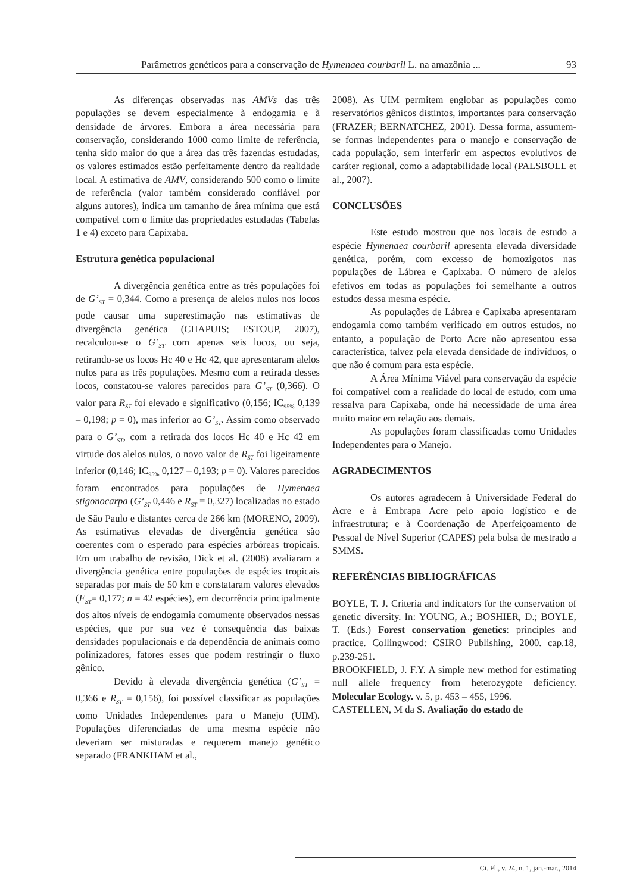Parâmetros genéticos para a conservação de Hymenaea courbaril L. na amazônia ... 93
As diferenças observadas nas AMVs das três populações se devem especialmente à endogamia e à densidade de árvores. Embora a área necessária para conservação, considerando 1000 como limite de referência, tenha sido maior do que a área das três fazendas estudadas, os valores estimados estão perfeitamente dentro da realidade local. A estimativa de AMV, considerando 500 como o limite de referência (valor também considerado confiável por alguns autores), indica um tamanho de área mínima que está compatível com o limite das propriedades estudadas (Tabelas 1 e 4) exceto para Capixaba.
Estrutura genética populacional
A divergência genética entre as três populações foi de G’<sub>ST</sub> = 0,344. Como a presença de alelos nulos nos locos pode causar uma superestimação nas estimativas de divergência genética (CHAPUIS; ESTOUP, 2007), recalculou-se o G’<sub>ST</sub> com apenas seis locos, ou seja, retirando-se os locos Hc 40 e Hc 42, que apresentaram alelos nulos para as três populações. Mesmo com a retirada desses locos, constatou-se valores parecidos para G’<sub>ST</sub> (0,366). O valor para R<sub>ST</sub> foi elevado e significativo (0,156; IC<sub>95%</sub> 0,139 – 0,198; p = 0), mas inferior ao G’<sub>ST</sub>. Assim como observado para o G’<sub>ST</sub>, com a retirada dos locos Hc 40 e Hc 42 em virtude dos alelos nulos, o novo valor de R<sub>ST</sub> foi ligeiramente inferior (0,146; IC<sub>95%</sub> 0,127 – 0,193; p = 0). Valores parecidos foram encontrados para populações de Hymenaea stigonocarpa (G’<sub>ST</sub> 0,446 e R<sub>ST</sub> = 0,327) localizadas no estado de São Paulo e distantes cerca de 266 km (MORENO, 2009). As estimativas elevadas de divergência genética são coerentes com o esperado para espécies arbóreas tropicais. Em um trabalho de revisão, Dick et al. (2008) avaliaram a divergência genética entre populações de espécies tropicais separadas por mais de 50 km e constataram valores elevados (F<sub>ST</sub>= 0,177; n = 42 espécies), em decorrência principalmente dos altos níveis de endogamia comumente observados nessas espécies, que por sua vez é consequência das baixas densidades populacionais e da dependência de animais como polinizadores, fatores esses que podem restringir o fluxo gênico.
Devido à elevada divergência genética (G’<sub>ST</sub> = 0,366 e R<sub>ST</sub> = 0,156), foi possível classificar as populações como Unidades Independentes para o Manejo (UIM). Populações diferenciadas de uma mesma espécie não deveriam ser misturadas e requerem manejo genético separado (FRANKHAM et al.,
2008). As UIM permitem englobar as populações como reservatórios gênicos distintos, importantes para conservação (FRAZER; BERNATCHEZ, 2001). Dessa forma, assumem-se formas independentes para o manejo e conservação de cada população, sem interferir em aspectos evolutivos de caráter regional, como a adaptabilidade local (PALSBOLL et al., 2007).
CONCLUSÕES
Este estudo mostrou que nos locais de estudo a espécie Hymenaea courbaril apresenta elevada diversidade genética, porém, com excesso de homozigotos nas populações de Lábrea e Capixaba. O número de alelos efetivos em todas as populações foi semelhante a outros estudos dessa mesma espécie.
As populações de Lábrea e Capixaba apresentaram endogamia como também verificado em outros estudos, no entanto, a população de Porto Acre não apresentou essa característica, talvez pela elevada densidade de indivíduos, o que não é comum para esta espécie.
A Área Mínima Viável para conservação da espécie foi compatível com a realidade do local de estudo, com uma ressalva para Capixaba, onde há necessidade de uma área muito maior em relação aos demais.
As populações foram classificadas como Unidades Independentes para o Manejo.
AGRADECIMENTOS
Os autores agradecem à Universidade Federal do Acre e à Embrapa Acre pelo apoio logístico e de infraestrutura; e à Coordenação de Aperfeiçoamento de Pessoal de Nível Superior (CAPES) pela bolsa de mestrado a SMMS.
REFERÊNCIAS BIBLIOGRÁFICAS
BOYLE, T. J. Criteria and indicators for the conservation of genetic diversity. In: YOUNG, A.; BOSHIER, D.; BOYLE, T. (Eds.) Forest conservation genetics: principles and practice. Collingwood: CSIRO Publishing, 2000. cap.18, p.239-251.
BROOKFIELD, J. F.Y. A simple new method for estimating null allele frequency from heterozygote deficiency. Molecular Ecology. v. 5, p. 453 – 455, 1996.
CASTELLEN, M da S. Avaliação do estado de
Ci. Fl., v. 24, n. 1, jan.-mar., 2014